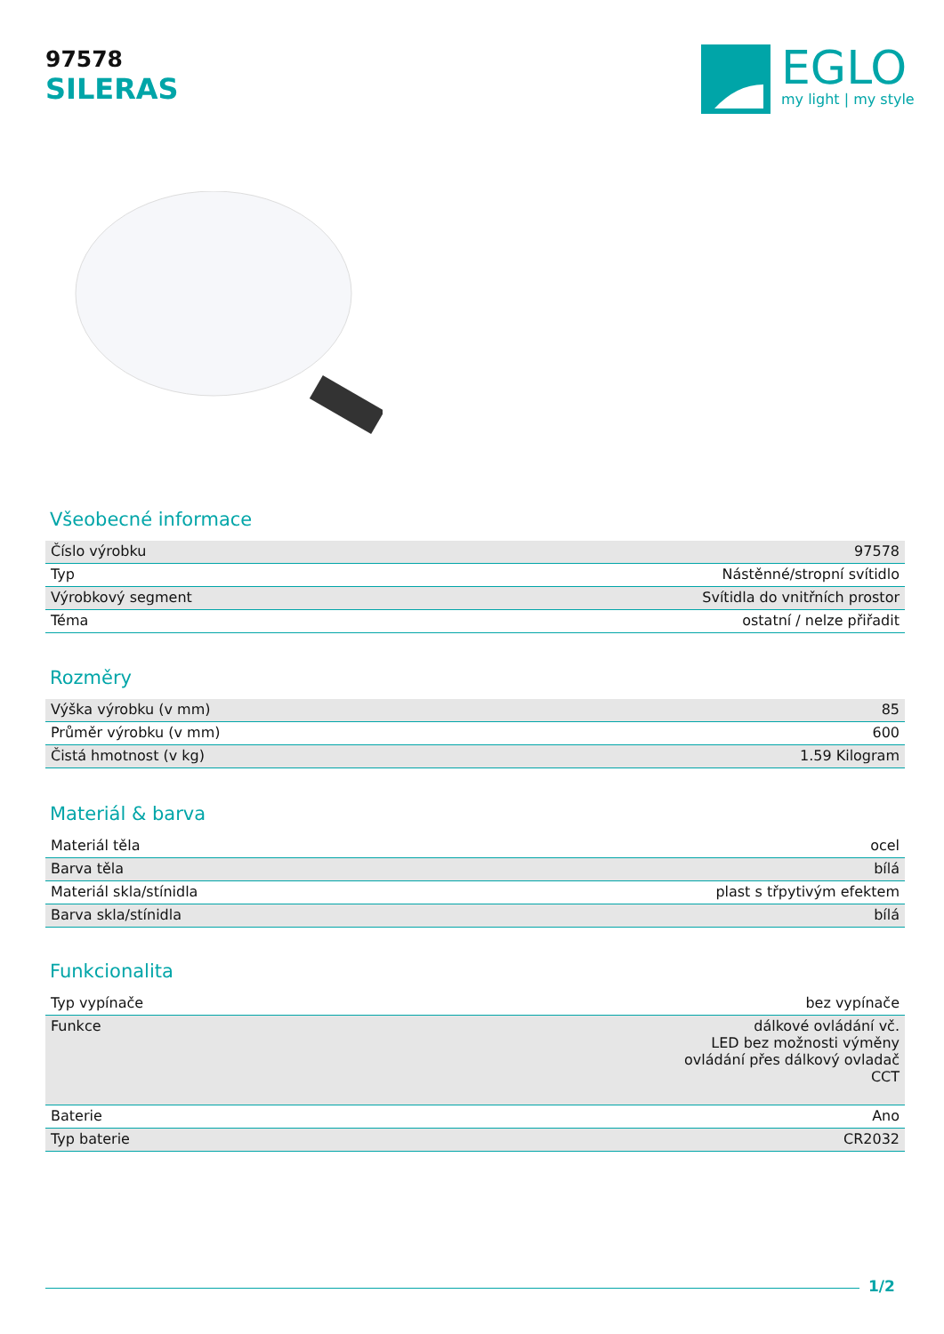97578
SILERAS
EGLO
my light | my style
Všeobecné informace
| Číslo výrobku | 97578 |
| Typ | Nástěnné/stropní svítidlo |
| Výrobkový segment | Svítidla do vnitřních prostor |
| Téma | ostatní / nelze přiřadit |
Rozměry
| Výška výrobku (v mm) | 85 |
| Průměr výrobku (v mm) | 600 |
| Čistá hmotnost (v kg) | 1.59 Kilogram |
Materiál & barva
| Materiál těla | ocel |
| Barva těla | bílá |
| Materiál skla/stínidla | plast s třpytivým efektem |
| Barva skla/stínidla | bílá |
Funkcionalita
| Typ vypínače | bez vypínače |
| Funkce | dálkové ovládání vč. LED bez možnosti výměny ovládání přes dálkový ovladač CCT |
| Baterie | Ano |
| Typ baterie | CR2032 |
1/2